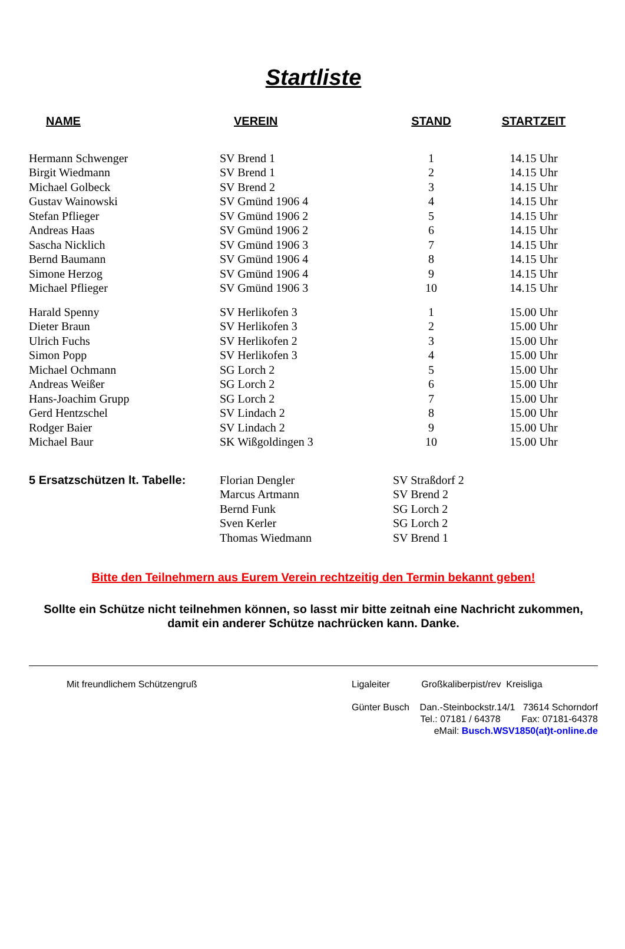Startliste
| NAME | VEREIN | STAND | STARTZEIT |
| --- | --- | --- | --- |
| Hermann Schwenger | SV Brend 1 | 1 | 14.15 Uhr |
| Birgit Wiedmann | SV Brend 1 | 2 | 14.15 Uhr |
| Michael Golbeck | SV Brend 2 | 3 | 14.15 Uhr |
| Gustav Wainowski | SV Gmünd 1906 4 | 4 | 14.15 Uhr |
| Stefan Pflieger | SV Gmünd 1906 2 | 5 | 14.15 Uhr |
| Andreas Haas | SV Gmünd 1906 2 | 6 | 14.15 Uhr |
| Sascha Nicklich | SV Gmünd 1906 3 | 7 | 14.15 Uhr |
| Bernd Baumann | SV Gmünd 1906 4 | 8 | 14.15 Uhr |
| Simone Herzog | SV Gmünd 1906 4 | 9 | 14.15 Uhr |
| Michael Pflieger | SV Gmünd 1906 3 | 10 | 14.15 Uhr |
| Harald Spenny | SV Herlikofen 3 | 1 | 15.00 Uhr |
| Dieter Braun | SV Herlikofen 3 | 2 | 15.00 Uhr |
| Ulrich Fuchs | SV Herlikofen 2 | 3 | 15.00 Uhr |
| Simon Popp | SV Herlikofen 3 | 4 | 15.00 Uhr |
| Michael Ochmann | SG Lorch 2 | 5 | 15.00 Uhr |
| Andreas Weißer | SG Lorch 2 | 6 | 15.00 Uhr |
| Hans-Joachim Grupp | SG Lorch 2 | 7 | 15.00 Uhr |
| Gerd Hentzschel | SV Lindach 2 | 8 | 15.00 Uhr |
| Rodger Baier | SV Lindach 2 | 9 | 15.00 Uhr |
| Michael Baur | SK Wißgoldingen 3 | 10 | 15.00 Uhr |
| 5 Ersatzschützen lt. Tabelle: | Florian Dengler | SV Straßdorf 2 | |
| | Marcus Artmann | SV Brend 2 | |
| | Bernd Funk | SG Lorch 2 | |
| | Sven Kerler | SG Lorch 2 | |
| | Thomas Wiedmann | SV Brend 1 | |
Bitte den Teilnehmern aus Eurem Verein rechtzeitig den Termin bekannt geben!
Sollte ein Schütze nicht teilnehmen können, so lasst mir bitte zeitnah eine Nachricht zukommen,
damit ein anderer Schütze nachrücken kann. Danke.
Mit freundlichem Schützengruß Ligaleiter Großkaliberpist/rev Kreisliga
Günter Busch Dan.-Steinbockstr.14/1 73614 Schorndorf
Tel.: 07181 / 64378 Fax: 07181-64378
eMail: Busch.WSV1850(at)t-online.de